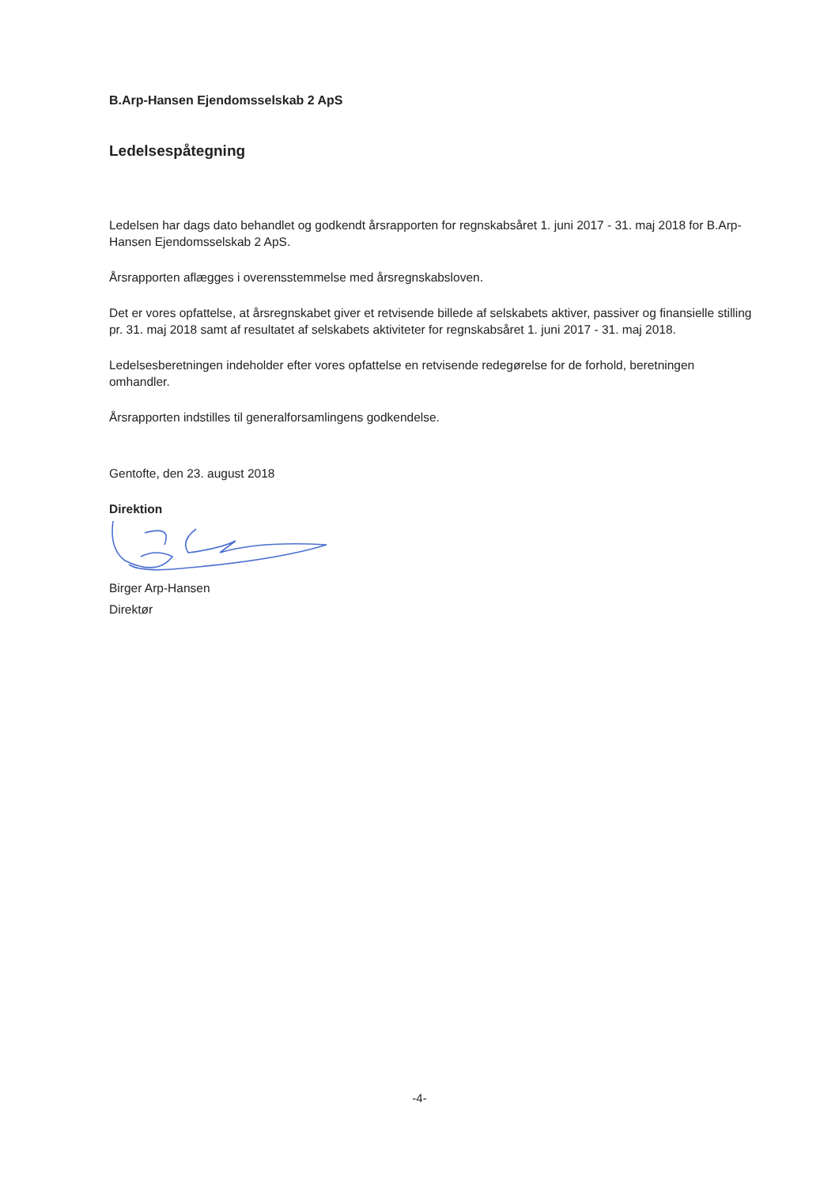B.Arp-Hansen Ejendomsselskab 2 ApS
Ledelsespåtegning
Ledelsen har dags dato behandlet og godkendt årsrapporten for regnskabsåret 1. juni 2017 - 31. maj 2018 for B.Arp-Hansen Ejendomsselskab 2 ApS.
Årsrapporten aflægges i overensstemmelse med årsregnskabsloven.
Det er vores opfattelse, at årsregnskabet giver et retvisende billede af selskabets aktiver, passiver og finansielle stilling pr. 31. maj 2018 samt af resultatet af selskabets aktiviteter for regnskabsåret 1. juni 2017 - 31. maj 2018.
Ledelsesberetningen indeholder efter vores opfattelse en retvisende redegørelse for de forhold, beretningen omhandler.
Årsrapporten indstilles til generalforsamlingens godkendelse.
Gentofte, den 23. august 2018
Direktion
Birger Arp-Hansen
Direktør
-4-